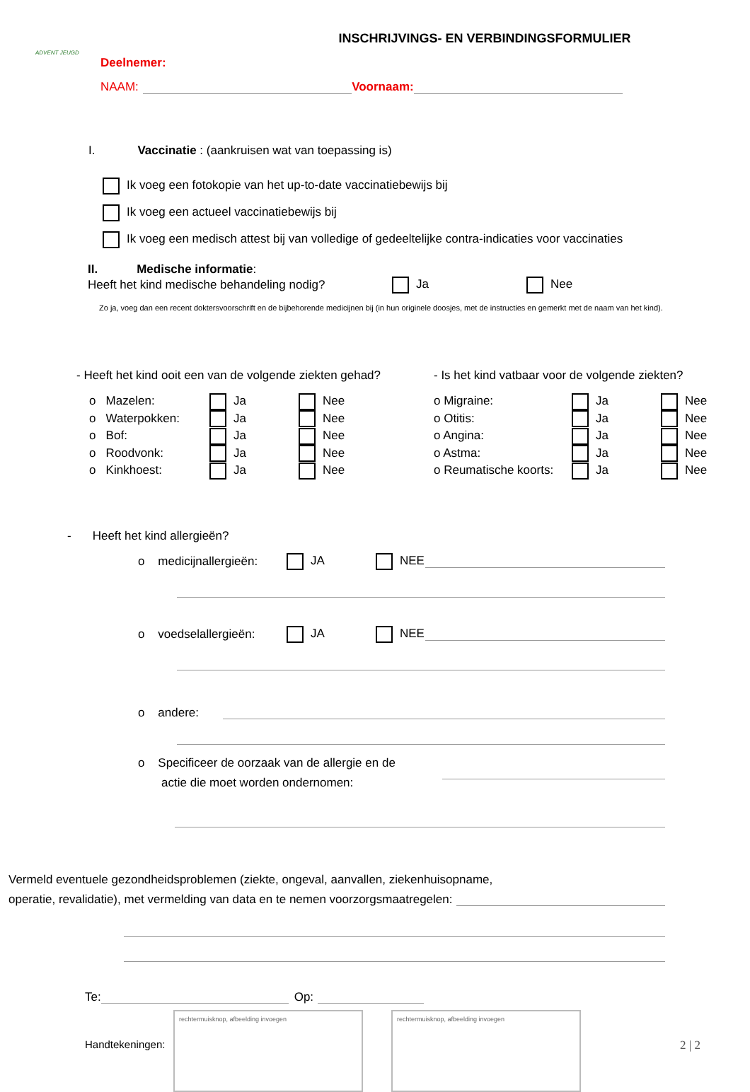ADVENT JEUGD
INSCHRIJVINGS- EN VERBINDINGSFORMULIER
Deelnemer:
NAAM: Voornaam:
I. Vaccinatie : (aankruisen wat van toepassing is)
Ik voeg een fotokopie van het up-to-date vaccinatiebewijs bij
Ik voeg een actueel vaccinatiebewijs bij
Ik voeg een medisch attest bij van volledige of gedeeltelijke contra-indicaties voor vaccinaties
II. Medische informatie:
Heeft het kind medische behandeling nodig? Ja Nee
Zo ja, voeg dan een recent doktersvoorschrift en de bijbehorende medicijnen bij (in hun originele doosjes, met de instructies en gemerkt met de naam van het kind).
- Heeft het kind ooit een van de volgende ziekten gehad?
o Mazelen: Ja Nee
o Waterpokken: Ja Nee
o Bof: Ja Nee
o Roodvonk: Ja Nee
o Kinkhoest: Ja Nee
- Is het kind vatbaar voor de volgende ziekten?
o Migraine: Ja Nee
o Otitis: Ja Nee
o Angina: Ja Nee
o Astma: Ja Nee
o Reumatische koorts: Ja Nee
- Heeft het kind allergieën?
o medicijnallergieën: JA NEE
o voedselallergieën: JA NEE
o andere:
o Specificeer de oorzaak van de allergie en de
actie die moet worden ondernomen:
Vermeld eventuele gezondheidsproblemen (ziekte, ongeval, aanvallen, ziekenhuisopname,
operatie, revalidatie), met vermelding van data en te nemen voorzorgsmaatregelen:
Te: Op:
Handtekeningen:
rechtermuisknop, afbeelding invoegen rechtermuisknop, afbeelding invoegen
2 | 2